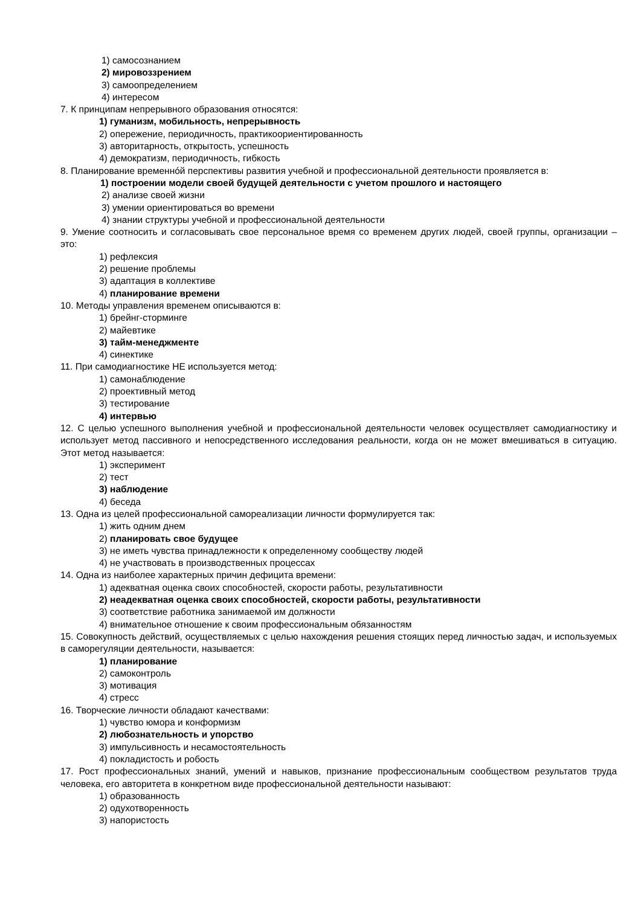1) самосознанием
2) мировоззрением
3) самоопределением
4) интересом
7. К принципам непрерывного образования относятся:
1) гуманизм, мобильность, непрерывность
2) опережение, периодичность, практикоориентированность
3) авторитарность, открытость, успешность
4) демократизм, периодичность, гибкость
8. Планирование временнóй перспективы развития учебной и профессиональной деятельности проявляется в:
1) построении модели своей будущей деятельности с учетом прошлого и настоящего
2) анализе своей жизни
3) умении ориентироваться во времени
4) знании структуры учебной и профессиональной деятельности
9. Умение соотносить и согласовывать свое персональное время со временем других людей, своей группы, организации – это:
1) рефлексия
2) решение проблемы
3) адаптация в коллективе
4) планирование времени
10. Методы управления временем описываются в:
1) брейнг-сторминге
2) майевтике
3) тайм-менеджменте
4) синектике
11. При самодиагностике НЕ используется метод:
1) самонаблюдение
2) проективный метод
3) тестирование
4) интервью
12. С целью успешного выполнения учебной и профессиональной деятельности человек осуществляет самодиагностику и использует метод пассивного и непосредственного исследования реальности, когда он не может вмешиваться в ситуацию. Этот метод называется:
1) эксперимент
2) тест
3) наблюдение
4) беседа
13. Одна из целей профессиональной самореализации личности формулируется так:
1) жить одним днем
2) планировать свое будущее
3) не иметь чувства принадлежности к определенному сообществу людей
4) не участвовать в производственных процессах
14. Одна из наиболее характерных причин дефицита времени:
1) адекватная оценка своих способностей, скорости работы, результативности
2) неадекватная оценка своих способностей, скорости работы, результативности
3) соответствие работника занимаемой им должности
4) внимательное отношение к своим профессиональным обязанностям
15. Совокупность действий, осуществляемых с целью нахождения решения стоящих перед личностью задач, и используемых в саморегуляции деятельности, называется:
1) планирование
2) самоконтроль
3) мотивация
4) стресс
16. Творческие личности обладают качествами:
1) чувство юмора и конформизм
2) любознательность и упорство
3) импульсивность и несамостоятельность
4) покладистость и робость
17. Рост профессиональных знаний, умений и навыков, признание профессиональным сообществом результатов труда человека, его авторитета в конкретном виде профессиональной деятельности называют:
1) образованность
2) одухотворенность
3) напористость